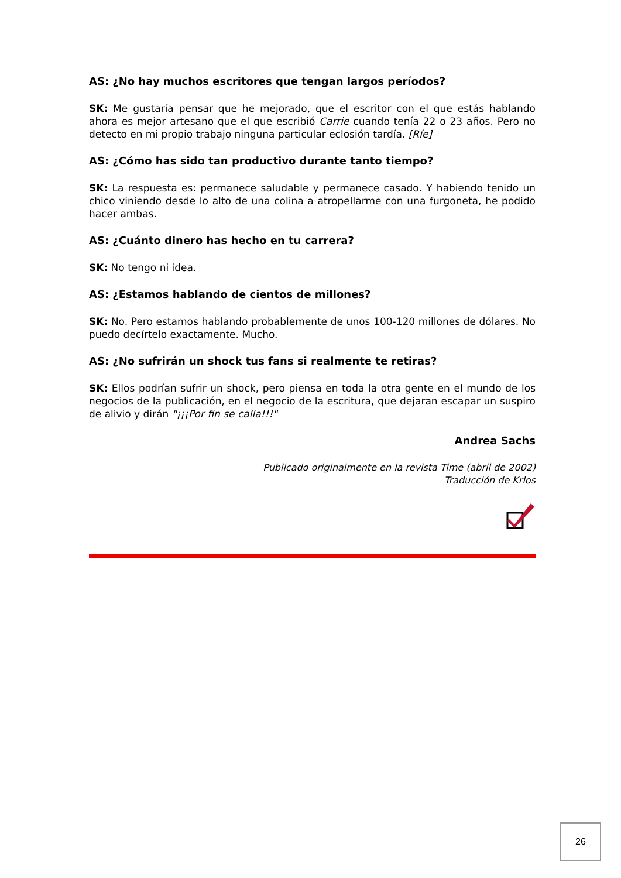AS: ¿No hay muchos escritores que tengan largos períodos?
SK: Me gustaría pensar que he mejorado, que el escritor con el que estás hablando ahora es mejor artesano que el que escribió Carrie cuando tenía 22 o 23 años. Pero no detecto en mi propio trabajo ninguna particular eclosión tardía. [Ríe]
AS: ¿Cómo has sido tan productivo durante tanto tiempo?
SK: La respuesta es: permanece saludable y permanece casado. Y habiendo tenido un chico viniendo desde lo alto de una colina a atropellarme con una furgoneta, he podido hacer ambas.
AS: ¿Cuánto dinero has hecho en tu carrera?
SK: No tengo ni idea.
AS: ¿Estamos hablando de cientos de millones?
SK: No. Pero estamos hablando probablemente de unos 100-120 millones de dólares. No puedo decírtelo exactamente. Mucho.
AS: ¿No sufrirán un shock tus fans si realmente te retiras?
SK: Ellos podrían sufrir un shock, pero piensa en toda la otra gente en el mundo de los negocios de la publicación, en el negocio de la escritura, que dejaran escapar un suspiro de alivio y dirán "¡¡¡Por fin se calla!!!"
Andrea Sachs
Publicado originalmente en la revista Time (abril de 2002)
Traducción de Krlos
26